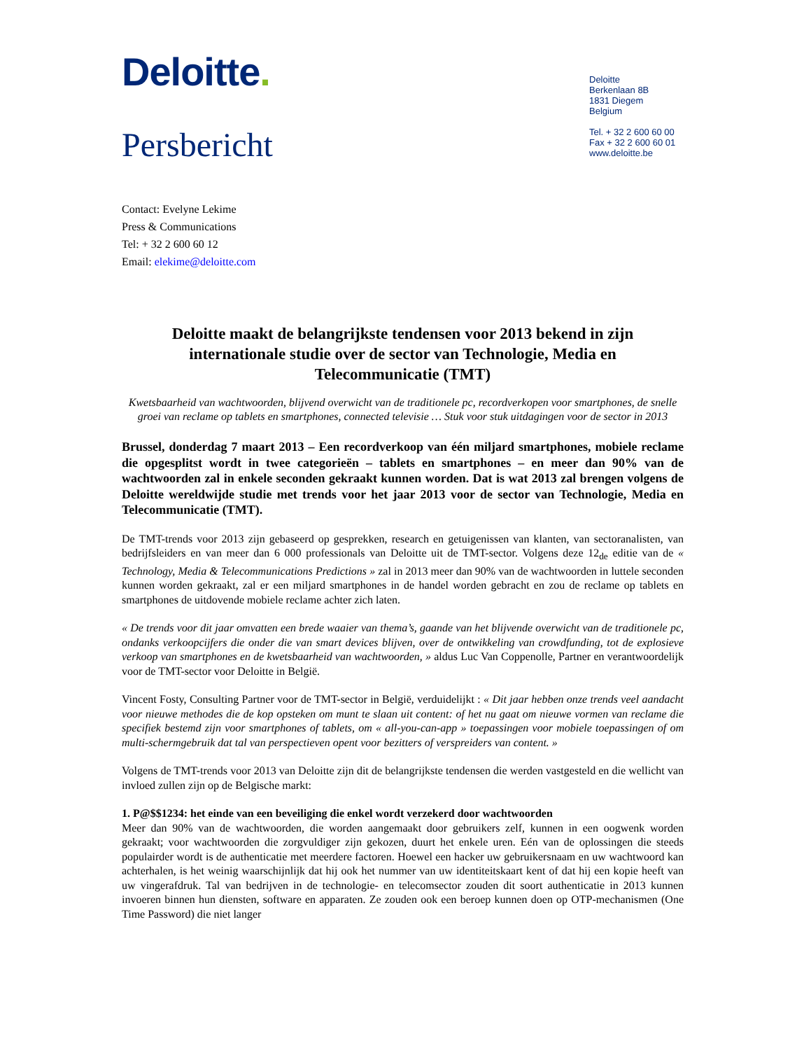Deloitte.
Persbericht
Deloitte
Berkenlaan 8B
1831 Diegem
Belgium
Tel. + 32 2 600 60 00
Fax + 32 2 600 60 01
www.deloitte.be
Contact: Evelyne Lekime
Press & Communications
Tel: + 32 2 600 60 12
Email: elekime@deloitte.com
Deloitte maakt de belangrijkste tendensen voor 2013 bekend in zijn internationale studie over de sector van Technologie, Media en Telecommunicatie (TMT)
Kwetsbaarheid van wachtwoorden, blijvend overwicht van de traditionele pc, recordverkopen voor smartphones, de snelle groei van reclame op tablets en smartphones, connected televisie … Stuk voor stuk uitdagingen voor de sector in 2013
Brussel, donderdag 7 maart 2013 – Een recordverkoop van één miljard smartphones, mobiele reclame die opgesplitst wordt in twee categorieën – tablets en smartphones – en meer dan 90% van de wachtwoorden zal in enkele seconden gekraakt kunnen worden. Dat is wat 2013 zal brengen volgens de Deloitte wereldwijde studie met trends voor het jaar 2013 voor de sector van Technologie, Media en Telecommunicatie (TMT).
De TMT-trends voor 2013 zijn gebaseerd op gesprekken, research en getuigenissen van klanten, van sectoranalisten, van bedrijfsleiders en van meer dan 6 000 professionals van Deloitte uit de TMT-sector. Volgens deze 12<sub>de</sub> editie van de « Technology, Media & Telecommunications Predictions » zal in 2013 meer dan 90% van de wachtwoorden in luttele seconden kunnen worden gekraakt, zal er een miljard smartphones in de handel worden gebracht en zou de reclame op tablets en smartphones de uitdovende mobiele reclame achter zich laten.
« De trends voor dit jaar omvatten een brede waaier van thema’s, gaande van het blijvende overwicht van de traditionele pc, ondanks verkoopcijfers die onder die van smart devices blijven, over de ontwikkeling van crowdfunding, tot de explosieve verkoop van smartphones en de kwetsbaarheid van wachtwoorden, » aldus Luc Van Coppenolle, Partner en verantwoordelijk voor de TMT-sector voor Deloitte in België.
Vincent Fosty, Consulting Partner voor de TMT-sector in België, verduidelijkt : « Dit jaar hebben onze trends veel aandacht voor nieuwe methodes die de kop opsteken om munt te slaan uit content: of het nu gaat om nieuwe vormen van reclame die specifiek bestemd zijn voor smartphones of tablets, om « all-you-can-app » toepassingen voor mobiele toepassingen of om multi-schermgebruik dat tal van perspectieven opent voor bezitters of verspreiders van content. »
Volgens de TMT-trends voor 2013 van Deloitte zijn dit de belangrijkste tendensen die werden vastgesteld en die wellicht van invloed zullen zijn op de Belgische markt:
1. P@$$1234: het einde van een beveiliging die enkel wordt verzekerd door wachtwoorden
Meer dan 90% van de wachtwoorden, die worden aangemaakt door gebruikers zelf, kunnen in een oogwenk worden gekraakt; voor wachtwoorden die zorgvuldiger zijn gekozen, duurt het enkele uren. Eén van de oplossingen die steeds populairder wordt is de authenticatie met meerdere factoren. Hoewel een hacker uw gebruikersnaam en uw wachtwoord kan achterhalen, is het weinig waarschijnlijk dat hij ook het nummer van uw identiteitskaart kent of dat hij een kopie heeft van uw vingerafdruk. Tal van bedrijven in de technologie- en telecomsector zouden dit soort authenticatie in 2013 kunnen invoeren binnen hun diensten, software en apparaten. Ze zouden ook een beroep kunnen doen op OTP-mechanismen (One Time Password) die niet langer